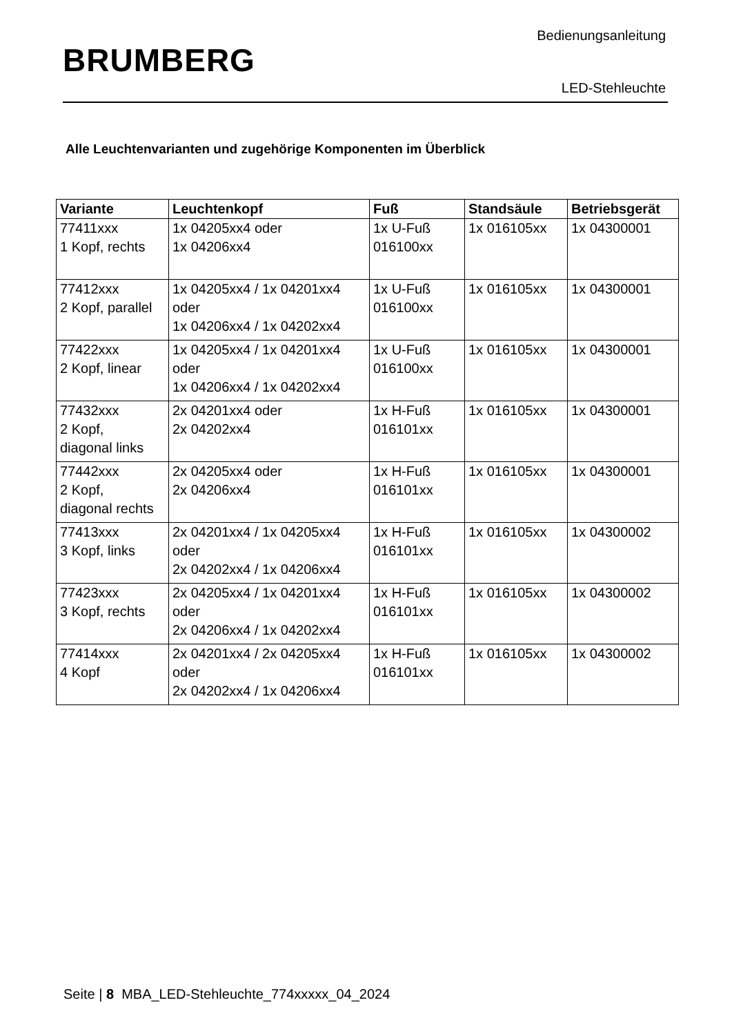BRUMBERG
Bedienungsanleitung
LED-Stehleuchte
Alle Leuchtenvarianten und zugehörige Komponenten im Überblick
| Variante | Leuchtenkopf | Fuß | Standsäule | Betriebsgerät |
| --- | --- | --- | --- | --- |
| 77411xxx 1 Kopf, rechts | 1x 04205xx4 oder 1x 04206xx4 | 1x U-Fuß 016100xx | 1x 016105xx | 1x 04300001 |
| 77412xxx 2 Kopf, parallel | 1x 04205xx4 / 1x 04201xx4 oder 1x 04206xx4 / 1x 04202xx4 | 1x U-Fuß 016100xx | 1x 016105xx | 1x 04300001 |
| 77422xxx 2 Kopf, linear | 1x 04205xx4 / 1x 04201xx4 oder 1x 04206xx4 / 1x 04202xx4 | 1x U-Fuß 016100xx | 1x 016105xx | 1x 04300001 |
| 77432xxx 2 Kopf, diagonal links | 2x 04201xx4 oder 2x 04202xx4 | 1x H-Fuß 016101xx | 1x 016105xx | 1x 04300001 |
| 77442xxx 2 Kopf, diagonal rechts | 2x 04205xx4 oder 2x 04206xx4 | 1x H-Fuß 016101xx | 1x 016105xx | 1x 04300001 |
| 77413xxx 3 Kopf, links | 2x 04201xx4 / 1x 04205xx4 oder 2x 04202xx4 / 1x 04206xx4 | 1x H-Fuß 016101xx | 1x 016105xx | 1x 04300002 |
| 77423xxx 3 Kopf, rechts | 2x 04205xx4 / 1x 04201xx4 oder 2x 04206xx4 / 1x 04202xx4 | 1x H-Fuß 016101xx | 1x 016105xx | 1x 04300002 |
| 77414xxx 4 Kopf | 2x 04201xx4 / 2x 04205xx4 oder 2x 04202xx4 / 1x 04206xx4 | 1x H-Fuß 016101xx | 1x 016105xx | 1x 04300002 |
Seite | 8 MBA_LED-Stehleuchte_774xxxxx_04_2024